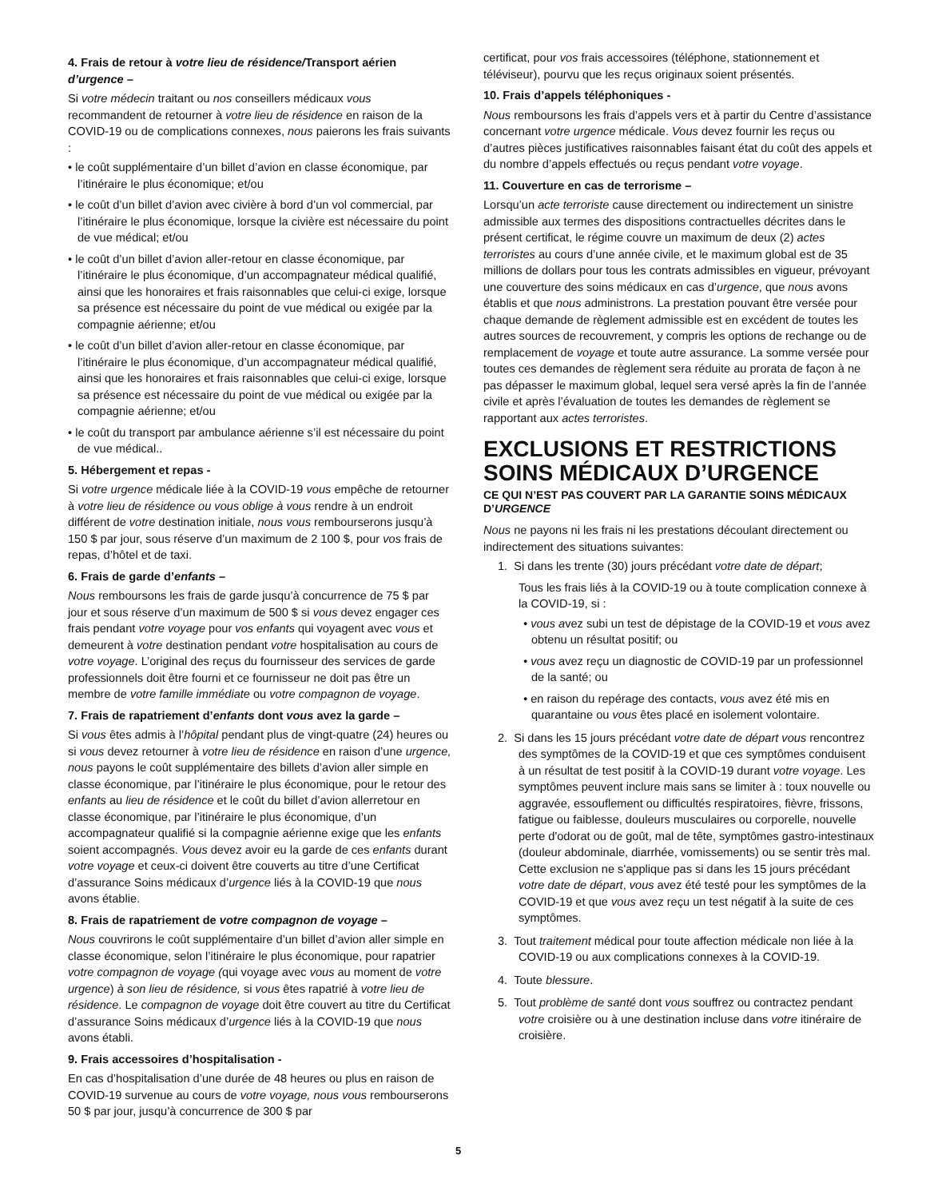4. Frais de retour à votre lieu de résidence/Transport aérien d’urgence –
Si votre médecin traitant ou nos conseillers médicaux vous recommandent de retourner à votre lieu de résidence en raison de la COVID-19 ou de complications connexes, nous paierons les frais suivants :
• le coût supplémentaire d’un billet d’avion en classe économique, par l’itinéraire le plus économique; et/ou
• le coût d’un billet d’avion avec civière à bord d’un vol commercial, par l’itinéraire le plus économique, lorsque la civière est nécessaire du point de vue médical; et/ou
• le coût d’un billet d’avion aller-retour en classe économique, par l’itinéraire le plus économique, d’un accompagnateur médical qualifié, ainsi que les honoraires et frais raisonnables que celui-ci exige, lorsque sa présence est nécessaire du point de vue médical ou exigée par la compagnie aérienne; et/ou
• le coût d’un billet d’avion aller-retour en classe économique, par l’itinéraire le plus économique, d’un accompagnateur médical qualifié, ainsi que les honoraires et frais raisonnables que celui-ci exige, lorsque sa présence est nécessaire du point de vue médical ou exigée par la compagnie aérienne; et/ou
• le coût du transport par ambulance aérienne s’il est nécessaire du point de vue médical..
5. Hébergement et repas -
Si votre urgence médicale liée à la COVID-19 vous empêche de retourner à votre lieu de résidence ou vous oblige à vous rendre à un endroit différent de votre destination initiale, nous vous rembourserons jusqu’à 150 $ par jour, sous réserve d’un maximum de 2 100 $, pour vos frais de repas, d’hôtel et de taxi.
6. Frais de garde d’enfants –
Nous remboursons les frais de garde jusqu’à concurrence de 75 $ par jour et sous réserve d’un maximum de 500 $ si vous devez engager ces frais pendant votre voyage pour vos enfants qui voyagent avec vous et demeurent à votre destination pendant votre hospitalisation au cours de votre voyage. L’original des reçus du fournisseur des services de garde professionnels doit être fourni et ce fournisseur ne doit pas être un membre de votre famille immédiate ou votre compagnon de voyage.
7. Frais de rapatriement d’enfants dont vous avez la garde –
Si vous êtes admis à l’hôpital pendant plus de vingt-quatre (24) heures ou si vous devez retourner à votre lieu de résidence en raison d’une urgence, nous payons le coût supplémentaire des billets d’avion aller simple en classe économique, par l’itinéraire le plus économique, pour le retour des enfants au lieu de résidence et le coût du billet d’avion allerretour en classe économique, par l’itinéraire le plus économique, d’un accompagnateur qualifié si la compagnie aérienne exige que les enfants soient accompagnés. Vous devez avoir eu la garde de ces enfants durant votre voyage et ceux-ci doivent être couverts au titre d’une Certificat d’assurance Soins médicaux d’urgence liés à la COVID-19 que nous avons établie.
8. Frais de rapatriement de votre compagnon de voyage –
Nous couvrirons le coût supplémentaire d’un billet d’avion aller simple en classe économique, selon l’itinéraire le plus économique, pour rapatrier votre compagnon de voyage (qui voyage avec vous au moment de votre urgence) à son lieu de résidence, si vous êtes rapatrié à votre lieu de résidence. Le compagnon de voyage doit être couvert au titre du Certificat d’assurance Soins médicaux d’urgence liés à la COVID-19 que nous avons établi.
9. Frais accessoires d’hospitalisation -
En cas d’hospitalisation d’une durée de 48 heures ou plus en raison de COVID-19 survenue au cours de votre voyage, nous vous rembourserons 50 $ par jour, jusqu’à concurrence de 300 $ par
certificat, pour vos frais accessoires (téléphone, stationnement et téléviseur), pourvu que les reçus originaux soient présentés.
10. Frais d’appels téléphoniques -
Nous remboursons les frais d’appels vers et à partir du Centre d’assistance concernant votre urgence médicale. Vous devez fournir les reçus ou d’autres pièces justificatives raisonnables faisant état du coût des appels et du nombre d’appels effectués ou reçus pendant votre voyage.
11. Couverture en cas de terrorisme –
Lorsqu’un acte terroriste cause directement ou indirectement un sinistre admissible aux termes des dispositions contractuelles décrites dans le présent certificat, le régime couvre un maximum de deux (2) actes terroristes au cours d’une année civile, et le maximum global est de 35 millions de dollars pour tous les contrats admissibles en vigueur, prévoyant une couverture des soins médicaux en cas d’urgence, que nous avons établis et que nous administrons. La prestation pouvant être versée pour chaque demande de règlement admissible est en excédent de toutes les autres sources de recouvrement, y compris les options de rechange ou de remplacement de voyage et toute autre assurance. La somme versée pour toutes ces demandes de règlement sera réduite au prorata de façon à ne pas dépasser le maximum global, lequel sera versé après la fin de l’année civile et après l’évaluation de toutes les demandes de règlement se rapportant aux actes terroristes.
EXCLUSIONS ET RESTRICTIONS SOINS MÉDICAUX D’URGENCE
CE QUI N’EST PAS COUVERT PAR LA GARANTIE SOINS MÉDICAUX D’URGENCE
Nous ne payons ni les frais ni les prestations découlant directement ou indirectement des situations suivantes:
1. Si dans les trente (30) jours précédant votre date de départ;
Tous les frais liés à la COVID-19 ou à toute complication connexe à la COVID-19, si :
• vous avez subi un test de dépistage de la COVID-19 et vous avez obtenu un résultat positif; ou
• vous avez reçu un diagnostic de COVID-19 par un professionnel de la santé; ou
• en raison du repérage des contacts, vous avez été mis en quarantaine ou vous êtes placé en isolement volontaire.
2. Si dans les 15 jours précédant votre date de départ vous rencontrez des symptômes de la COVID-19 et que ces symptômes conduisent à un résultat de test positif à la COVID-19 durant votre voyage. Les symptômes peuvent inclure mais sans se limiter à : toux nouvelle ou aggravée, essouflement ou difficultés respiratoires, fièvre, frissons, fatigue ou faiblesse, douleurs musculaires ou corporelle, nouvelle perte d'odorat ou de goût, mal de tête, symptômes gastro-intestinaux (douleur abdominale, diarrhée, vomissements) ou se sentir très mal. Cette exclusion ne s'applique pas si dans les 15 jours précédant votre date de départ, vous avez été testé pour les symptômes de la COVID-19 et que vous avez reçu un test négatif à la suite de ces symptômes.
3. Tout traitement médical pour toute affection médicale non liée à la COVID-19 ou aux complications connexes à la COVID-19.
4. Toute blessure.
5. Tout problème de santé dont vous souffrez ou contractez pendant votre croisière ou à une destination incluse dans votre itinéraire de croisière.
5